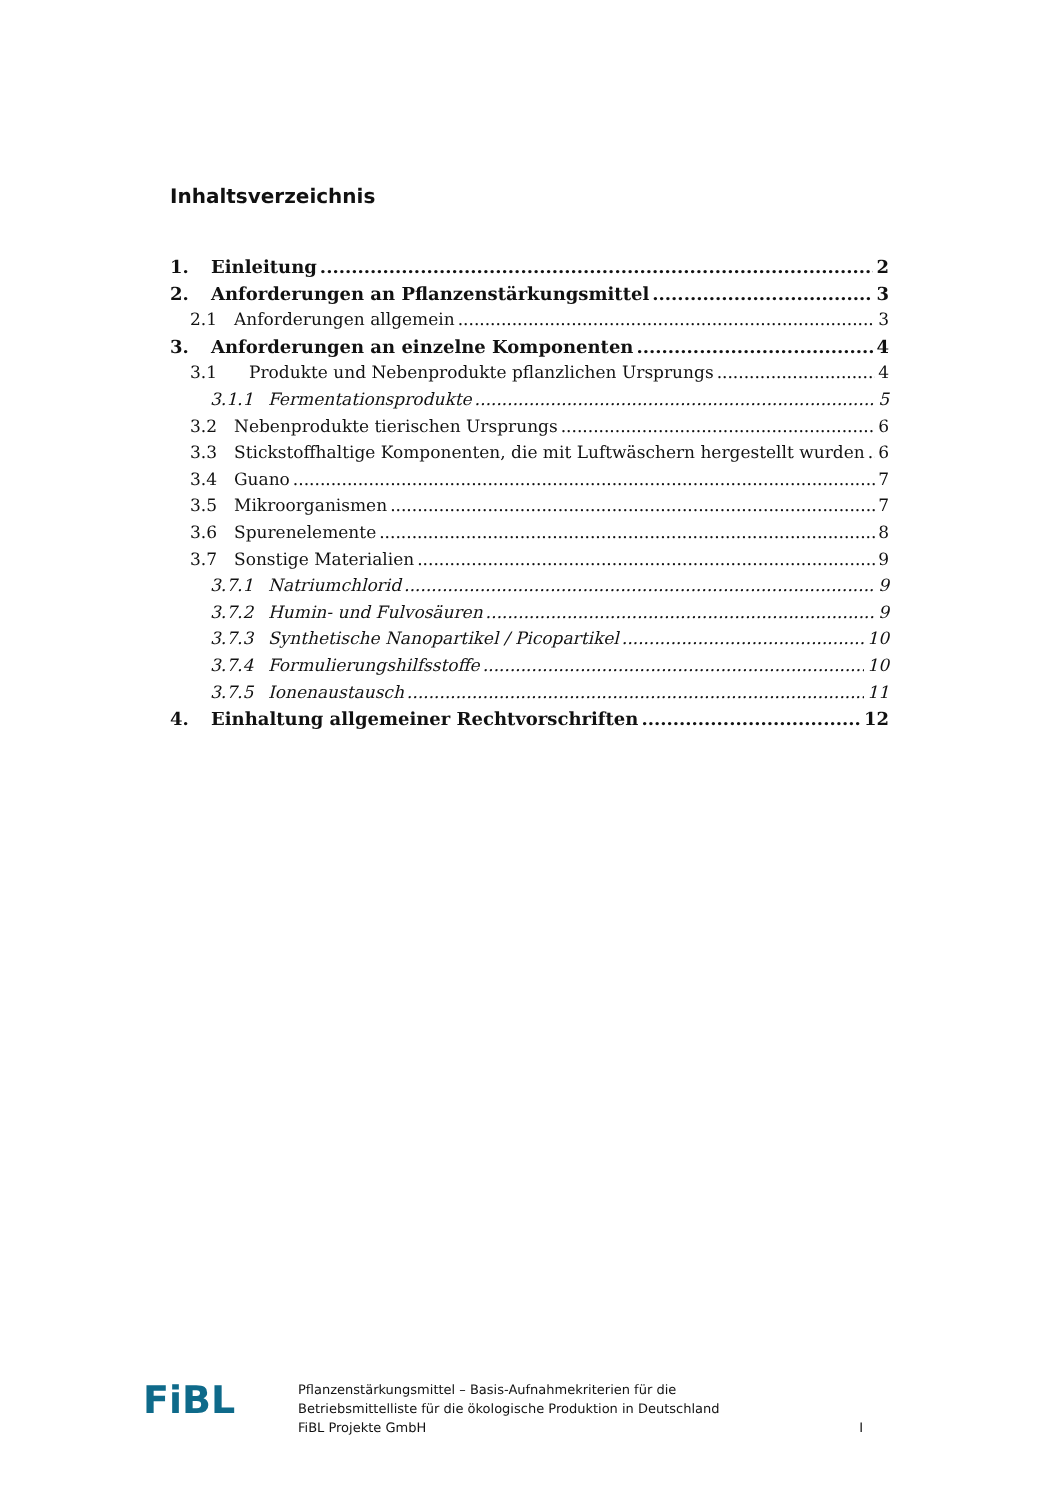Inhaltsverzeichnis
1. Einleitung 2
2. Anforderungen an Pflanzenstärkungsmittel 3
2.1 Anforderungen allgemein 3
3. Anforderungen an einzelne Komponenten 4
3.1 Produkte und Nebenprodukte pflanzlichen Ursprungs 4
3.1.1 Fermentationsprodukte 5
3.2 Nebenprodukte tierischen Ursprungs 6
3.3 Stickstoffhaltige Komponenten, die mit Luftwäschern hergestellt wurden 6
3.4 Guano 7
3.5 Mikroorganismen 7
3.6 Spurenelemente 8
3.7 Sonstige Materialien 9
3.7.1 Natriumchlorid 9
3.7.2 Humin- und Fulvosäuren 9
3.7.3 Synthetische Nanopartikel / Picopartikel 10
3.7.4 Formulierungshilfsstoffe 10
3.7.5 Ionenaustausch 11
4. Einhaltung allgemeiner Rechtvorschriften 12
FiBL
Pflanzenstärkungsmittel – Basis-Aufnahmekriterien für die
Betriebsmittelliste für die ökologische Produktion in Deutschland
FiBL Projekte GmbH
I